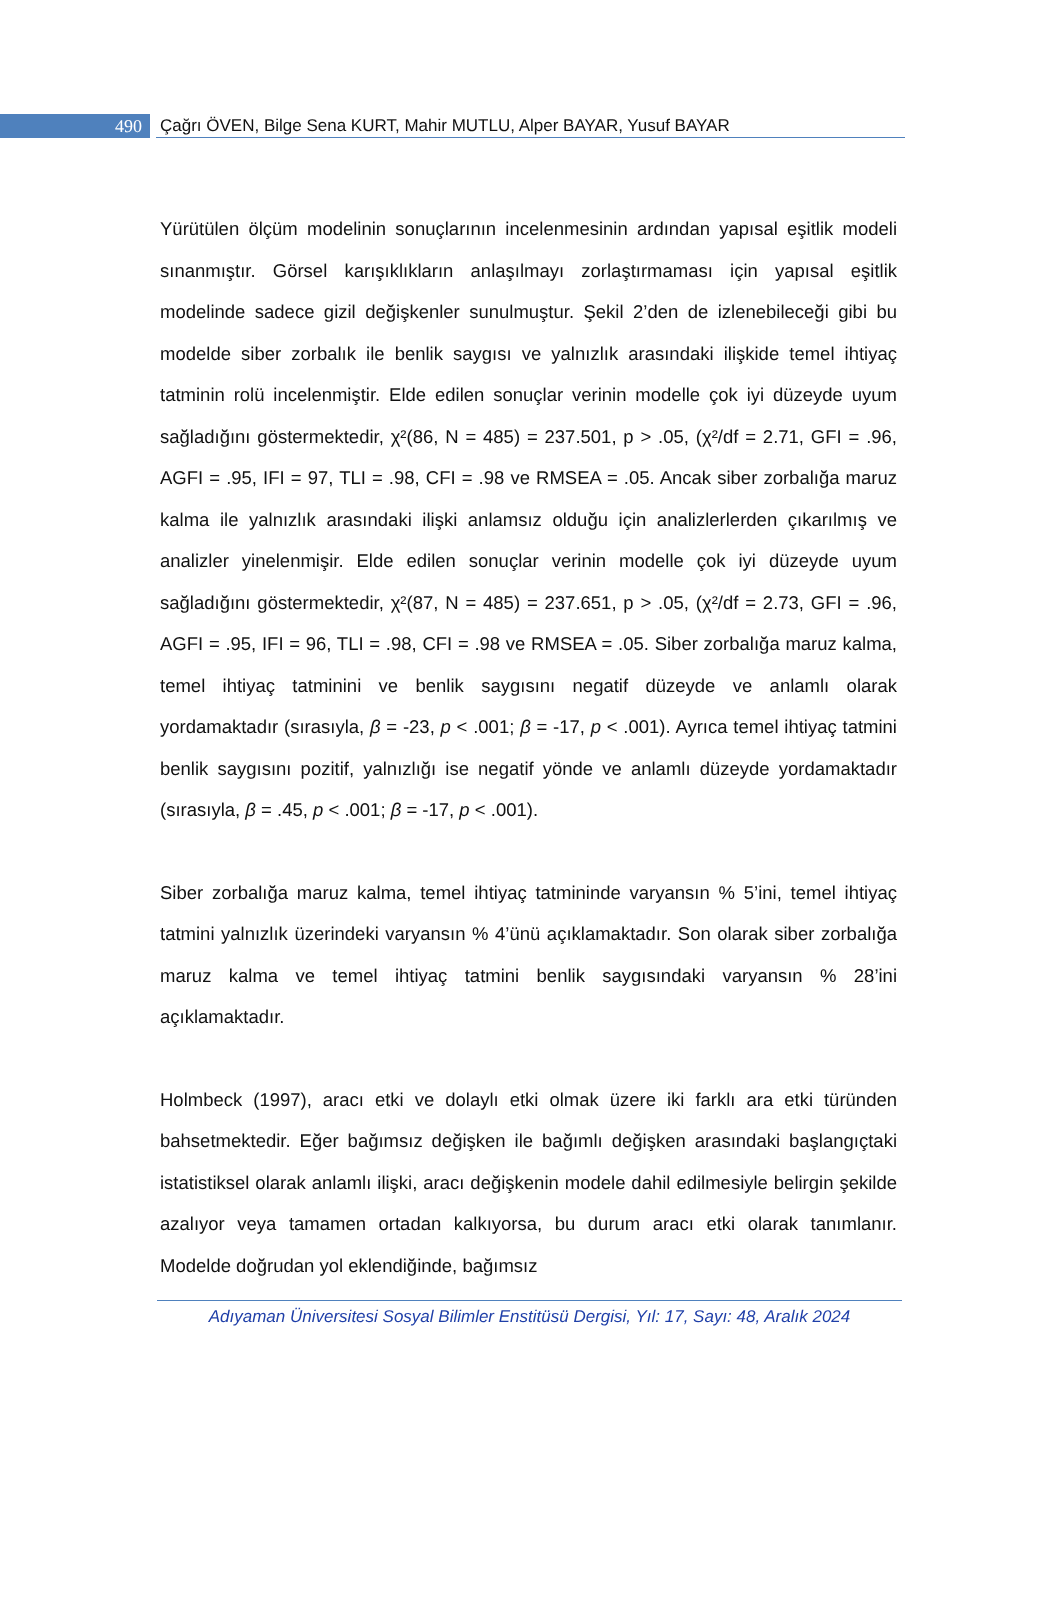490
Çağrı ÖVEN, Bilge Sena KURT, Mahir MUTLU, Alper BAYAR, Yusuf BAYAR
Yürütülen ölçüm modelinin sonuçlarının incelenmesinin ardından yapısal eşitlik modeli sınanmıştır. Görsel karışıklıkların anlaşılmayı zorlaştırmaması için yapısal eşitlik modelinde sadece gizil değişkenler sunulmuştur. Şekil 2’den de izlenebileceği gibi bu modelde siber zorbalık ile benlik saygısı ve yalnızlık arasındaki ilişkide temel ihtiyaç tatminin rolü incelenmiştir. Elde edilen sonuçlar verinin modelle çok iyi düzeyde uyum sağladığını göstermektedir, χ²(86, N = 485) = 237.501, p > .05, (χ²/df = 2.71, GFI = .96, AGFI = .95, IFI = 97, TLI = .98, CFI = .98 ve RMSEA = .05. Ancak siber zorbalığa maruz kalma ile yalnızlık arasındaki ilişki anlamsız olduğu için analizlerlerden çıkarılmış ve analizler yinelenmişir. Elde edilen sonuçlar verinin modelle çok iyi düzeyde uyum sağladığını göstermektedir, χ²(87, N = 485) = 237.651, p > .05, (χ²/df = 2.73, GFI = .96, AGFI = .95, IFI = 96, TLI = .98, CFI = .98 ve RMSEA = .05. Siber zorbalığa maruz kalma, temel ihtiyaç tatminini ve benlik saygısını negatif düzeyde ve anlamlı olarak yordamaktadır (sırasıyla, β = -23, p < .001; β = -17, p < .001). Ayrıca temel ihtiyaç tatmini benlik saygısını pozitif, yalnızlığı ise negatif yönde ve anlamlı düzeyde yordamaktadır (sırasıyla, β = .45, p < .001; β = -17, p < .001).
Siber zorbalığa maruz kalma, temel ihtiyaç tatmininde varyansın % 5’ini, temel ihtiyaç tatmini yalnızlık üzerindeki varyansın % 4’ünü açıklamaktadır. Son olarak siber zorbalığa maruz kalma ve temel ihtiyaç tatmini benlik saygısındaki varyansın % 28’ini açıklamaktadır.
Holmbeck (1997), aracı etki ve dolaylı etki olmak üzere iki farklı ara etki türünden bahsetmektedir. Eğer bağımsız değişken ile bağımlı değişken arasındaki başlangıçtaki istatistiksel olarak anlamlı ilişki, aracı değişkenin modele dahil edilmesiyle belirgin şekilde azalıyor veya tamamen ortadan kalkıyorsa, bu durum aracı etki olarak tanımlanır. Modelde doğrudan yol eklendiğinde, bağımsız
Adıyaman Üniversitesi Sosyal Bilimler Enstitüsü Dergisi, Yıl: 17, Sayı: 48, Aralık 2024